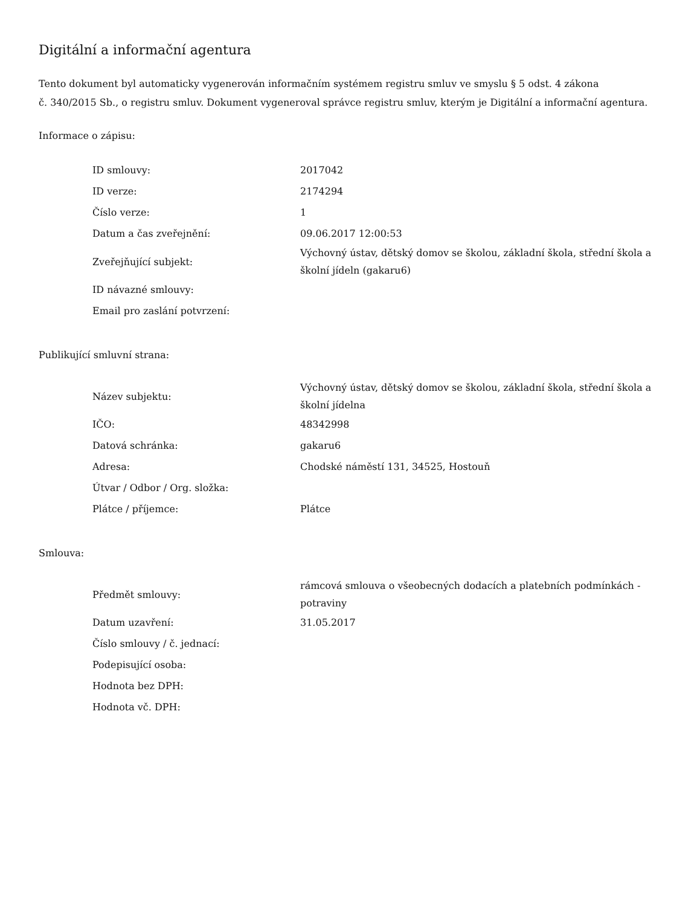Digitální a informační agentura
Tento dokument byl automaticky vygenerován informačním systémem registru smluv ve smyslu § 5 odst. 4 zákona
č. 340/2015 Sb., o registru smluv. Dokument vygeneroval správce registru smluv, kterým je Digitální a informační agentura.
Informace o zápisu:
| ID smlouvy: | 2017042 |
| ID verze: | 2174294 |
| Číslo verze: | 1 |
| Datum a čas zveřejnění: | 09.06.2017 12:00:53 |
| Zveřejňující subjekt: | Výchovný ústav, dětský domov se školou, základní škola, střední škola a školní jídeln (gakaru6) |
| ID návazné smlouvy: | |
| Email pro zaslání potvrzení: | |
Publikující smluvní strana:
| Název subjektu: | Výchovný ústav, dětský domov se školou, základní škola, střední škola a školní jídelna |
| IČO: | 48342998 |
| Datová schránka: | gakaru6 |
| Adresa: | Chodské náměstí 131, 34525, Hostouň |
| Útvar / Odbor / Org. složka: | |
| Plátce / příjemce: | Plátce |
Smlouva:
| Předmět smlouvy: | rámcová smlouva o všeobecných dodacích a platebních podmínkách - potraviny |
| Datum uzavření: | 31.05.2017 |
| Číslo smlouvy / č. jednací: | |
| Podepisující osoba: | |
| Hodnota bez DPH: | |
| Hodnota vč. DPH: | |